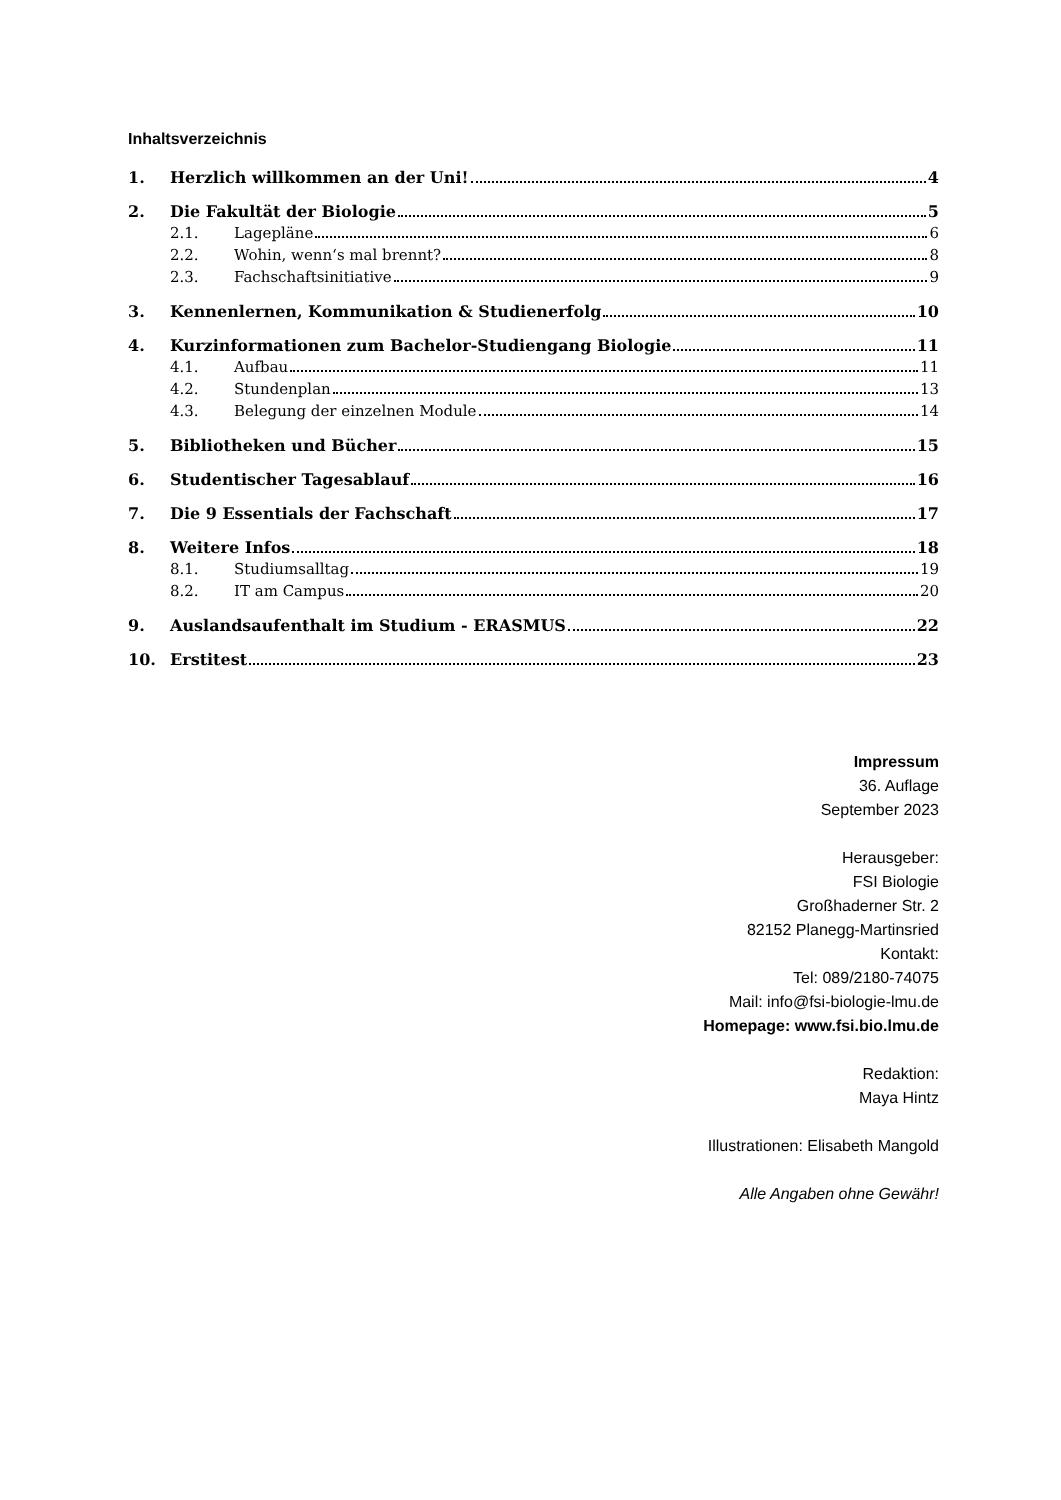Inhaltsverzeichnis
1. Herzlich willkommen an der Uni! 4
2. Die Fakultät der Biologie 5
2.1. Lagepläne 6
2.2. Wohin, wenn‘s mal brennt? 8
2.3. Fachschaftsinitiative 9
3. Kennenlernen, Kommunikation & Studienerfolg 10
4. Kurzinformationen zum Bachelor-Studiengang Biologie 11
4.1. Aufbau 11
4.2. Stundenplan 13
4.3. Belegung der einzelnen Module 14
5. Bibliotheken und Bücher 15
6. Studentischer Tagesablauf 16
7. Die 9 Essentials der Fachschaft 17
8. Weitere Infos 18
8.1. Studiumsalltag 19
8.2. IT am Campus 20
9. Auslandsaufenthalt im Studium - ERASMUS 22
10. Erstitest 23
Impressum
36. Auflage
September 2023
Herausgeber:
FSI Biologie
Großhaderner Str. 2
82152 Planegg-Martinsried
Kontakt:
Tel: 089/2180-74075
Mail: info@fsi-biologie-lmu.de
Homepage: www.fsi.bio.lmu.de
Redaktion:
Maya Hintz
Illustrationen: Elisabeth Mangold
Alle Angaben ohne Gewähr!